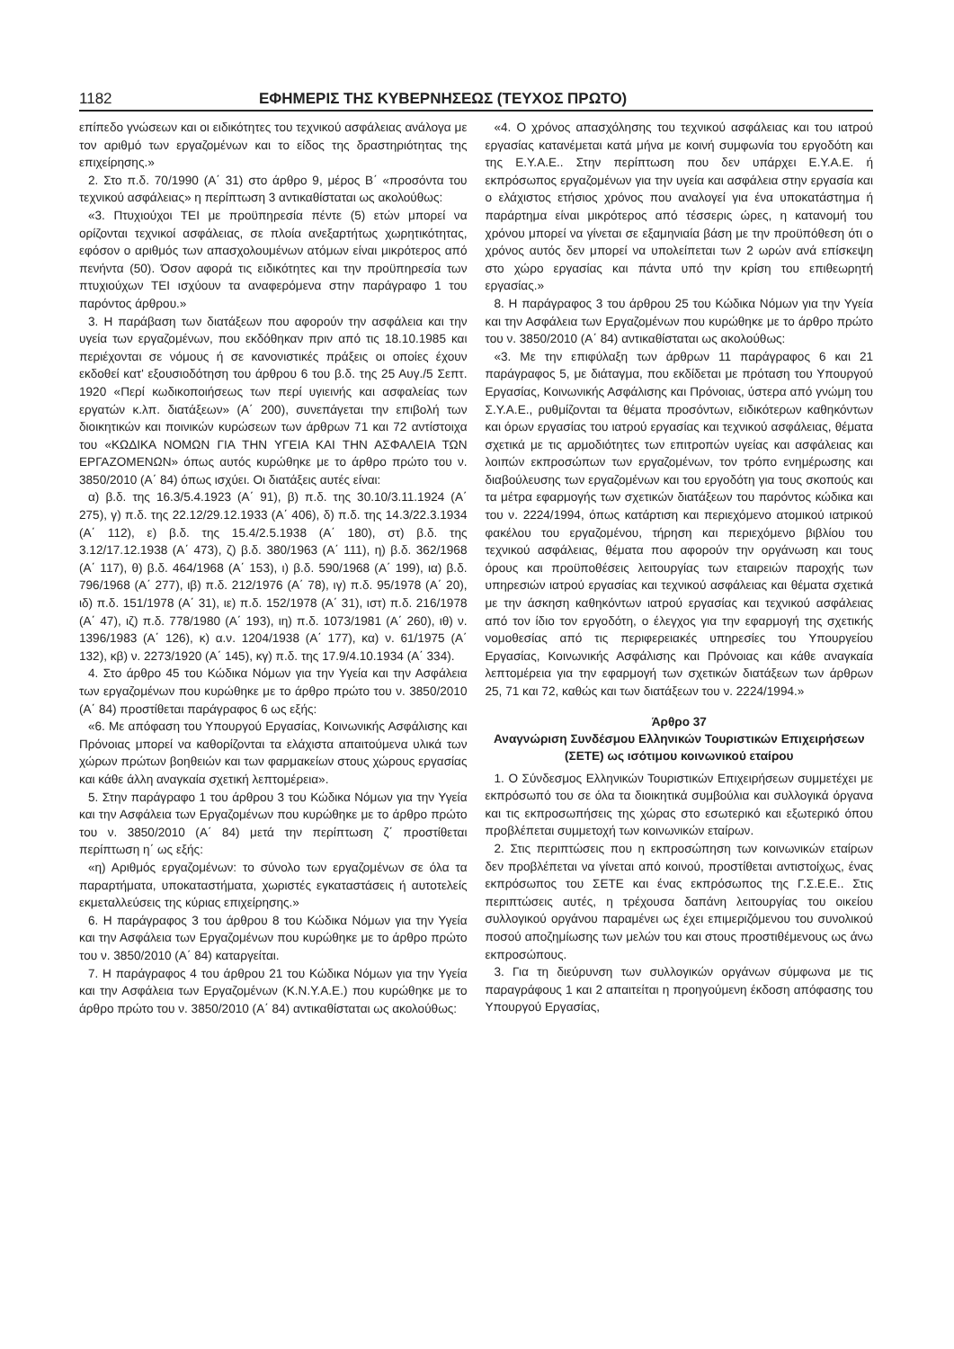1182 ΕΦΗΜΕΡΙΣ ΤΗΣ ΚΥΒΕΡΝΗΣΕΩΣ (ΤΕΥΧΟΣ ΠΡΩΤΟ)
επίπεδο γνώσεων και οι ειδικότητες του τεχνικού ασφάλειας ανάλογα με τον αριθμό των εργαζομένων και το είδος της δραστηριότητας της επιχείρησης.»
2. Στο π.δ. 70/1990 (Α΄ 31) στο άρθρο 9, μέρος Β΄ «προσόντα του τεχνικού ασφάλειας» η περίπτωση 3 αντικαθίσταται ως ακολούθως:
«3. Πτυχιούχοι ΤΕΙ με προϋπηρεσία πέντε (5) ετών μπορεί να ορίζονται τεχνικοί ασφάλειας, σε πλοία ανεξαρτήτως χωρητικότητας, εφόσον ο αριθμός των απασχολουμένων ατόμων είναι μικρότερος από πενήντα (50). Όσον αφορά τις ειδικότητες και την προϋπηρεσία των πτυχιούχων ΤΕΙ ισχύουν τα αναφερόμενα στην παράγραφο 1 του παρόντος άρθρου.»
3. Η παράβαση των διατάξεων που αφορούν την ασφάλεια και την υγεία των εργαζομένων, που εκδόθηκαν πριν από τις 18.10.1985 και περιέχονται σε νόμους ή σε κανονιστικές πράξεις οι οποίες έχουν εκδοθεί κατ' εξουσιοδότηση του άρθρου 6 του β.δ. της 25 Αυγ./5 Σεπτ. 1920 «Περί κωδικοποιήσεως των περί υγιεινής και ασφαλείας των εργατών κ.λπ. διατάξεων» (Α΄ 200), συνεπάγεται την επιβολή των διοικητικών και ποινικών κυρώσεων των άρθρων 71 και 72 αντίστοιχα του «ΚΩΔΙΚΑ ΝΟΜΩΝ ΓΙΑ ΤΗΝ ΥΓΕΙΑ ΚΑΙ ΤΗΝ ΑΣΦΑΛΕΙΑ ΤΩΝ ΕΡΓΑΖΟΜΕΝΩΝ» όπως αυτός κυρώθηκε με το άρθρο πρώτο του ν. 3850/2010 (Α΄ 84) όπως ισχύει. Οι διατάξεις αυτές είναι:
α) β.δ. της 16.3/5.4.1923 (Α΄ 91), β) π.δ. της 30.10/3.11.1924 (Α΄ 275), γ) π.δ. της 22.12/29.12.1933 (Α΄ 406), δ) π.δ. της 14.3/22.3.1934 (Α΄ 112), ε) β.δ. της 15.4/2.5.1938 (Α΄ 180), στ) β.δ. της 3.12/17.12.1938 (Α΄ 473), ζ) β.δ. 380/1963 (Α΄ 111), η) β.δ. 362/1968 (Α΄ 117), θ) β.δ. 464/1968 (Α΄ 153), ι) β.δ. 590/1968 (Α΄ 199), ια) β.δ. 796/1968 (Α΄ 277), ιβ) π.δ. 212/1976 (Α΄ 78), ιγ) π.δ. 95/1978 (Α΄ 20), ιδ) π.δ. 151/1978 (Α΄ 31), ιε) π.δ. 152/1978 (Α΄ 31), ιστ) π.δ. 216/1978 (Α΄ 47), ιζ) π.δ. 778/1980 (Α΄ 193), ιη) π.δ. 1073/1981 (Α΄ 260), ιθ) ν. 1396/1983 (Α΄ 126), κ) α.ν. 1204/1938 (Α΄ 177), κα) ν. 61/1975 (Α΄ 132), κβ) ν. 2273/1920 (Α΄ 145), κγ) π.δ. της 17.9/4.10.1934 (Α΄ 334).
4. Στο άρθρο 45 του Κώδικα Νόμων για την Υγεία και την Ασφάλεια των εργαζομένων που κυρώθηκε με το άρθρο πρώτο του ν. 3850/2010 (Α΄ 84) προστίθεται παράγραφος 6 ως εξής:
«6. Με απόφαση του Υπουργού Εργασίας, Κοινωνικής Ασφάλισης και Πρόνοιας μπορεί να καθορίζονται τα ελάχιστα απαιτούμενα υλικά των χώρων πρώτων βοηθειών και των φαρμακείων στους χώρους εργασίας και κάθε άλλη αναγκαία σχετική λεπτομέρεια».
5. Στην παράγραφο 1 του άρθρου 3 του Κώδικα Νόμων για την Υγεία και την Ασφάλεια των Εργαζομένων που κυρώθηκε με το άρθρο πρώτο του ν. 3850/2010 (Α΄ 84) μετά την περίπτωση ζ΄ προστίθεται περίπτωση η΄ ως εξής:
«η) Αριθμός εργαζομένων: το σύνολο των εργαζομένων σε όλα τα παραρτήματα, υποκαταστήματα, χωριστές εγκαταστάσεις ή αυτοτελείς εκμεταλλεύσεις της κύριας επιχείρησης.»
6. Η παράγραφος 3 του άρθρου 8 του Κώδικα Νόμων για την Υγεία και την Ασφάλεια των Εργαζομένων που κυρώθηκε με το άρθρο πρώτο του ν. 3850/2010 (Α΄ 84) καταργείται.
7. Η παράγραφος 4 του άρθρου 21 του Κώδικα Νόμων για την Υγεία και την Ασφάλεια των Εργαζομένων (Κ.Ν.Υ.Α.Ε.) που κυρώθηκε με το άρθρο πρώτο του ν. 3850/2010 (Α΄ 84) αντικαθίσταται ως ακολούθως:
«4. Ο χρόνος απασχόλησης του τεχνικού ασφάλειας και του ιατρού εργασίας κατανέμεται κατά μήνα με κοινή συμφωνία του εργοδότη και της Ε.Υ.Α.Ε.. Στην περίπτωση που δεν υπάρχει Ε.Υ.Α.Ε. ή εκπρόσωπος εργαζομένων για την υγεία και ασφάλεια στην εργασία και ο ελάχιστος ετήσιος χρόνος που αναλογεί για ένα υποκατάστημα ή παράρτημα είναι μικρότερος από τέσσερις ώρες, η κατανομή του χρόνου μπορεί να γίνεται σε εξαμηνιαία βάση με την προϋπόθεση ότι ο χρόνος αυτός δεν μπορεί να υπολείπεται των 2 ωρών ανά επίσκεψη στο χώρο εργασίας και πάντα υπό την κρίση του επιθεωρητή εργασίας.»
8. Η παράγραφος 3 του άρθρου 25 του Κώδικα Νόμων για την Υγεία και την Ασφάλεια των Εργαζομένων που κυρώθηκε με το άρθρο πρώτο του ν. 3850/2010 (Α΄ 84) αντικαθίσταται ως ακολούθως:
«3. Με την επιφύλαξη των άρθρων 11 παράγραφος 6 και 21 παράγραφος 5, με διάταγμα, που εκδίδεται με πρόταση του Υπουργού Εργασίας, Κοινωνικής Ασφάλισης και Πρόνοιας, ύστερα από γνώμη του Σ.Υ.Α.Ε., ρυθμίζονται τα θέματα προσόντων, ειδικότερων καθηκόντων και όρων εργασίας του ιατρού εργασίας και τεχνικού ασφάλειας, θέματα σχετικά με τις αρμοδιότητες των επιτροπών υγείας και ασφάλειας και λοιπών εκπροσώπων των εργαζομένων, τον τρόπο ενημέρωσης και διαβούλευσης των εργαζομένων και του εργοδότη για τους σκοπούς και τα μέτρα εφαρμογής των σχετικών διατάξεων του παρόντος κώδικα και του ν. 2224/1994, όπως κατάρτιση και περιεχόμενο ατομικού ιατρικού φακέλου του εργαζομένου, τήρηση και περιεχόμενο βιβλίου του τεχνικού ασφάλειας, θέματα που αφορούν την οργάνωση και τους όρους και προϋποθέσεις λειτουργίας των εταιρειών παροχής των υπηρεσιών ιατρού εργασίας και τεχνικού ασφάλειας και θέματα σχετικά με την άσκηση καθηκόντων ιατρού εργασίας και τεχνικού ασφάλειας από τον ίδιο τον εργοδότη, ο έλεγχος για την εφαρμογή της σχετικής νομοθεσίας από τις περιφερειακές υπηρεσίες του Υπουργείου Εργασίας, Κοινωνικής Ασφάλισης και Πρόνοιας και κάθε αναγκαία λεπτομέρεια για την εφαρμογή των σχετικών διατάξεων των άρθρων 25, 71 και 72, καθώς και των διατάξεων του ν. 2224/1994.»
Άρθρο 37
Αναγνώριση Συνδέσμου Ελληνικών Τουριστικών Επιχειρήσεων (ΣΕΤΕ) ως ισότιμου κοινωνικού εταίρου
1. Ο Σύνδεσμος Ελληνικών Τουριστικών Επιχειρήσεων συμμετέχει με εκπρόσωπό του σε όλα τα διοικητικά συμβούλια και συλλογικά όργανα και τις εκπροσωπήσεις της χώρας στο εσωτερικό και εξωτερικό όπου προβλέπεται συμμετοχή των κοινωνικών εταίρων.
2. Στις περιπτώσεις που η εκπροσώπηση των κοινωνικών εταίρων δεν προβλέπεται να γίνεται από κοινού, προστίθεται αντιστοίχως, ένας εκπρόσωπος του ΣΕΤΕ και ένας εκπρόσωπος της Γ.Σ.Ε.Ε.. Στις περιπτώσεις αυτές, η τρέχουσα δαπάνη λειτουργίας του οικείου συλλογικού οργάνου παραμένει ως έχει επιμεριζόμενου του συνολικού ποσού αποζημίωσης των μελών του και στους προστιθέμενους ως άνω εκπροσώπους.
3. Για τη διεύρυνση των συλλογικών οργάνων σύμφωνα με τις παραγράφους 1 και 2 απαιτείται η προηγούμενη έκδοση απόφασης του Υπουργού Εργασίας,